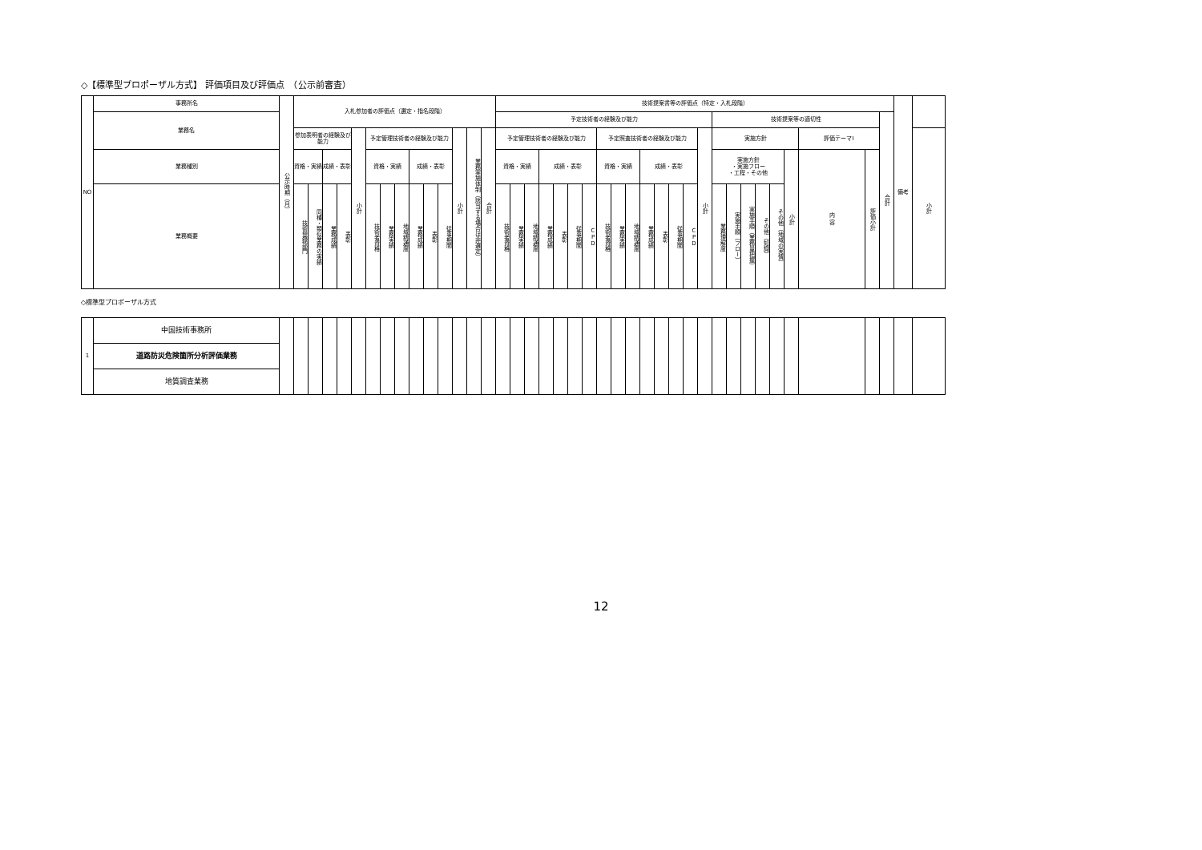◇【標準型プロポーザル方式】 評価項目及び評価点　（公示前審査）
| NO | 事務所名 | 公示時期（月） | 入札参加者の評価点（選定・指名段階） | | | | | | | | | | | | | | 技術提案書等の評価点（特定・入札段階） | | | | | | | | | | | | | | | | | | | | | | | | 備考 | |
| | 業務名 | | | | | | | | | | | | | | | | 予定技術者の経験及び能力 | | | | | | | | | | | | | | | 技術提案等の適切性 | | | | | | | | 合計 | | |
| | | | 参加表明者の経験及び能力 | | | | 小計 | 予定管理技術者の経験及び能力 | | | | | | 小計 | 業務実施体制（該当する場合は非選定） | 合計 | 予定管理技術者の経験及び能力 | | | | | | | 予定照査技術者の経験及び能力 | | | | | | | 小計 | 実施方針 | | | | | | 評価テーマⅠ | | | | 小計 |
| | 業務種別 | | 資格・実績 | | 成績・表彰 | | | 資格・実績 | | | 成績・表彰 | | | | | | 資格・実績 | | | 成績・表彰 | | | | 資格・実績 | | | 成績・表彰 | | | | | 実施方針 ・実施フロー ・工程・その他 | | | | | 小計 | 内 容 | 評価小計 | | | |
| | 業務概要 | | 技術登録部門 | 同種・類似業務の実績 | 業務成績 | 表彰 | | 技術者資格 | 業務実績 | 地域精通度 | 業務成績 | 表彰 | 従事期間 | | | | 技術者資格 | 業務実績 | 地域精通度 | 業務成績 | 表彰 | 従事期間 | CPD | 技術者資格 | 業務実績 | 地域精通度 | 業務成績 | 表彰 | 従事期間 | CPD | | 業務理解度 | 実施手順（フロー） | 実施手順（業務量把握） | その他（知識） | その他（地域の実情） | | | | | | |
◇標準型プロポーザル方式
| 1 | 中国技術事務所 | | | | | | | | | | | | | | | | | | | | | | | | | | | | | | | | | | | | | | | | | |
| | 道路防災危険箇所分析評価業務 | | | | | | | | | | | | | | | | | | | | | | | | | | | | | | | | | | | | | | | | | |
| | 地質調査業務 | | | | | | | | | | | | | | | | | | | | | | | | | | | | | | | | | | | | | | | | | |
12